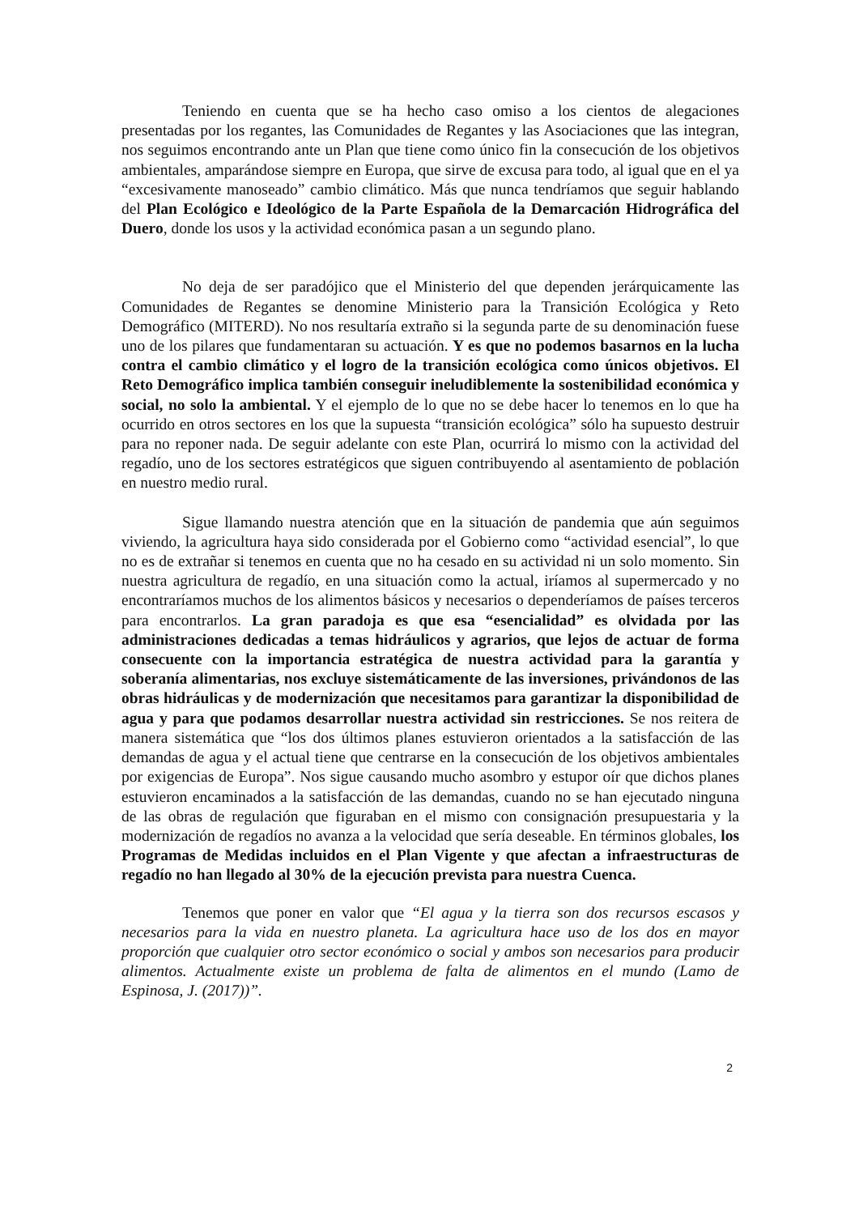Teniendo en cuenta que se ha hecho caso omiso a los cientos de alegaciones presentadas por los regantes, las Comunidades de Regantes y las Asociaciones que las integran, nos seguimos encontrando ante un Plan que tiene como único fin la consecución de los objetivos ambientales, amparándose siempre en Europa, que sirve de excusa para todo, al igual que en el ya “excesivamente manoseado” cambio climático. Más que nunca tendríamos que seguir hablando del Plan Ecológico e Ideológico de la Parte Española de la Demarcación Hidrográfica del Duero, donde los usos y la actividad económica pasan a un segundo plano.
No deja de ser paradójico que el Ministerio del que dependen jerárquicamente las Comunidades de Regantes se denomine Ministerio para la Transición Ecológica y Reto Demográfico (MITERD). No nos resultaría extraño si la segunda parte de su denominación fuese uno de los pilares que fundamentaran su actuación. Y es que no podemos basarnos en la lucha contra el cambio climático y el logro de la transición ecológica como únicos objetivos. El Reto Demográfico implica también conseguir ineludiblemente la sostenibilidad económica y social, no solo la ambiental. Y el ejemplo de lo que no se debe hacer lo tenemos en lo que ha ocurrido en otros sectores en los que la supuesta “transición ecológica” sólo ha supuesto destruir para no reponer nada. De seguir adelante con este Plan, ocurrirá lo mismo con la actividad del regadío, uno de los sectores estratégicos que siguen contribuyendo al asentamiento de población en nuestro medio rural.
Sigue llamando nuestra atención que en la situación de pandemia que aún seguimos viviendo, la agricultura haya sido considerada por el Gobierno como “actividad esencial”, lo que no es de extrañar si tenemos en cuenta que no ha cesado en su actividad ni un solo momento. Sin nuestra agricultura de regadío, en una situación como la actual, iríamos al supermercado y no encontraríamos muchos de los alimentos básicos y necesarios o dependeríamos de países terceros para encontrarlos. La gran paradoja es que esa “esencialidad” es olvidada por las administraciones dedicadas a temas hidráulicos y agrarios, que lejos de actuar de forma consecuente con la importancia estratégica de nuestra actividad para la garantía y soberanía alimentarias, nos excluye sistemáticamente de las inversiones, privándonos de las obras hidráulicas y de modernización que necesitamos para garantizar la disponibilidad de agua y para que podamos desarrollar nuestra actividad sin restricciones. Se nos reitera de manera sistemática que “los dos últimos planes estuvieron orientados a la satisfacción de las demandas de agua y el actual tiene que centrarse en la consecución de los objetivos ambientales por exigencias de Europa”. Nos sigue causando mucho asombro y estupor oír que dichos planes estuvieron encaminados a la satisfacción de las demandas, cuando no se han ejecutado ninguna de las obras de regulación que figuraban en el mismo con consignación presupuestaria y la modernización de regadíos no avanza a la velocidad que sería deseable. En términos globales, los Programas de Medidas incluidos en el Plan Vigente y que afectan a infraestructuras de regadío no han llegado al 30% de la ejecución prevista para nuestra Cuenca.
Tenemos que poner en valor que “El agua y la tierra son dos recursos escasos y necesarios para la vida en nuestro planeta. La agricultura hace uso de los dos en mayor proporción que cualquier otro sector económico o social y ambos son necesarios para producir alimentos. Actualmente existe un problema de falta de alimentos en el mundo (Lamo de Espinosa, J. (2017))”.
2